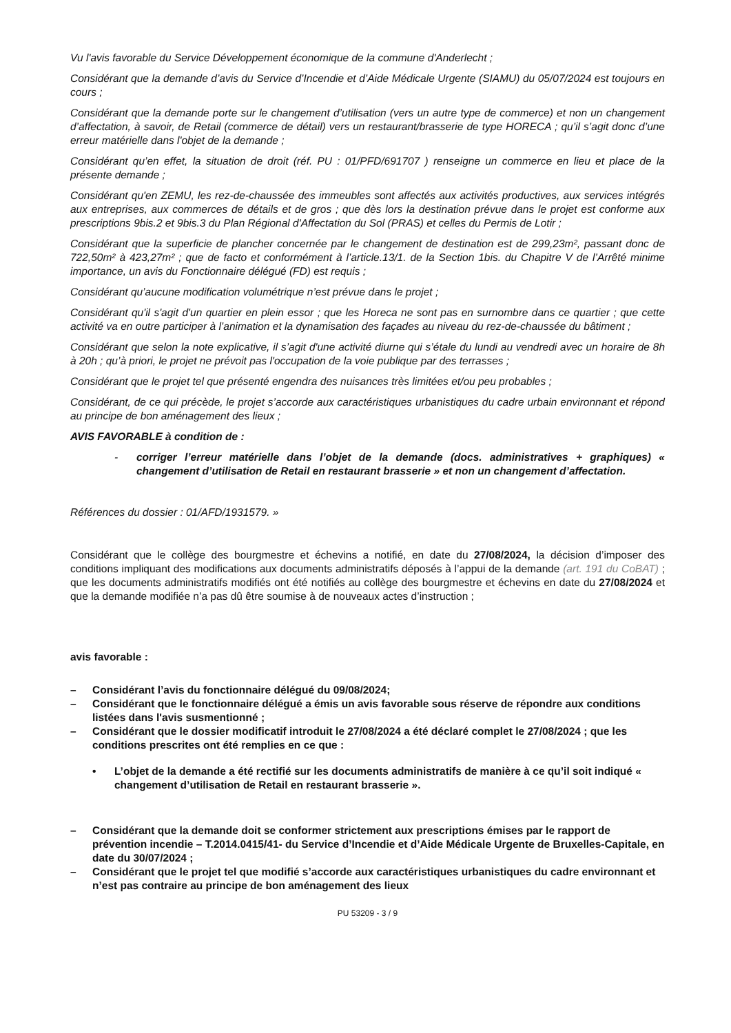Vu l'avis favorable du Service Développement économique de la commune d'Anderlecht ;
Considérant que la demande d’avis du Service d’Incendie et d’Aide Médicale Urgente (SIAMU) du 05/07/2024 est toujours en cours ;
Considérant que la demande porte sur le changement d’utilisation (vers un autre type de commerce) et non un changement d’affectation, à savoir, de Retail (commerce de détail) vers un restaurant/brasserie de type HORECA ; qu’il s’agit donc d’une erreur matérielle dans l'objet de la demande ;
Considérant qu’en effet, la situation de droit (réf. PU : 01/PFD/691707 ) renseigne un commerce en lieu et place de la présente demande ;
Considérant qu'en ZEMU, les rez-de-chaussée des immeubles sont affectés aux activités productives, aux services intégrés aux entreprises, aux commerces de détails et de gros ; que dès lors la destination prévue dans le projet est conforme aux prescriptions 9bis.2 et 9bis.3 du Plan Régional d'Affectation du Sol (PRAS) et celles du Permis de Lotir ;
Considérant que la superficie de plancher concernée par le changement de destination est de 299,23m², passant donc de 722,50m² à 423,27m² ; que de facto et conformément à l’article.13/1. de la Section 1bis. du Chapitre V de l’Arrêté minime importance, un avis du Fonctionnaire délégué (FD) est requis ;
Considérant qu’aucune modification volumétrique n’est prévue dans le projet ;
Considérant qu'il s'agit d'un quartier en plein essor ; que les Horeca ne sont pas en surnombre dans ce quartier ; que cette activité va en outre participer à l’animation et la dynamisation des façades au niveau du rez-de-chaussée du bâtiment ;
Considérant que selon la note explicative, il s’agit d'une activité diurne qui s’étale du lundi au vendredi avec un horaire de 8h à 20h ; qu’à priori, le projet ne prévoit pas l'occupation de la voie publique par des terrasses ;
Considérant que le projet tel que présenté engendra des nuisances très limitées et/ou peu probables ;
Considérant, de ce qui précède, le projet s’accorde aux caractéristiques urbanistiques du cadre urbain environnant et répond au principe de bon aménagement des lieux ;
AVIS FAVORABLE à condition de :
- corriger l’erreur matérielle dans l’objet de la demande (docs. administratives + graphiques) « changement d’utilisation de Retail en restaurant brasserie » et non un changement d’affectation.
Références du dossier : 01/AFD/1931579. »
Considérant que le collège des bourgmestre et échevins a notifié, en date du 27/08/2024, la décision d’imposer des conditions impliquant des modifications aux documents administratifs déposés à l’appui de la demande (art. 191 du CoBAT) ; que les documents administratifs modifiés ont été notifiés au collège des bourgmestre et échevins en date du 27/08/2024 et que la demande modifiée n’a pas dû être soumise à de nouveaux actes d’instruction ;
avis favorable :
– Considérant l’avis du fonctionnaire délégué du 09/08/2024;
– Considérant que le fonctionnaire délégué a émis un avis favorable sous réserve de répondre aux conditions listées dans l'avis susmentionné ;
– Considérant que le dossier modificatif introduit le 27/08/2024 a été déclaré complet le 27/08/2024 ; que les conditions prescrites ont été remplies en ce que :
• L’objet de la demande a été rectifié sur les documents administratifs de manière à ce qu’il soit indiqué « changement d’utilisation de Retail en restaurant brasserie ».
– Considérant que la demande doit se conformer strictement aux prescriptions émises par le rapport de prévention incendie – T.2014.0415/41- du Service d’Incendie et d’Aide Médicale Urgente de Bruxelles-Capitale, en date du 30/07/2024 ;
– Considérant que le projet tel que modifié s’accorde aux caractéristiques urbanistiques du cadre environnant et n’est pas contraire au principe de bon aménagement des lieux
PU 53209 - 3 / 9